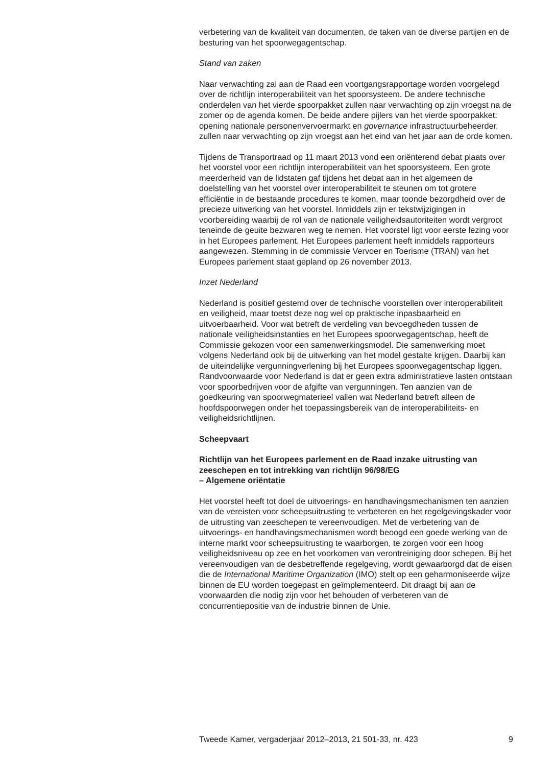verbetering van de kwaliteit van documenten, de taken van de diverse partijen en de besturing van het spoorwegagentschap.
Stand van zaken
Naar verwachting zal aan de Raad een voortgangsrapportage worden voorgelegd over de richtlijn interoperabiliteit van het spoorsysteem. De andere technische onderdelen van het vierde spoorpakket zullen naar verwachting op zijn vroegst na de zomer op de agenda komen. De beide andere pijlers van het vierde spoorpakket: opening nationale personenvervoermarkt en governance infrastructuurbeheerder, zullen naar verwachting op zijn vroegst aan het eind van het jaar aan de orde komen.
Tijdens de Transportraad op 11 maart 2013 vond een oriënterend debat plaats over het voorstel voor een richtlijn interoperabiliteit van het spoorsysteem. Een grote meerderheid van de lidstaten gaf tijdens het debat aan in het algemeen de doelstelling van het voorstel over interoperabiliteit te steunen om tot grotere efficiëntie in de bestaande procedures te komen, maar toonde bezorgdheid over de precieze uitwerking van het voorstel. Inmiddels zijn er tekstwijzigingen in voorbereiding waarbij de rol van de nationale veiligheidsautoriteiten wordt vergroot teneinde de geuite bezwaren weg te nemen. Het voorstel ligt voor eerste lezing voor in het Europees parlement. Het Europees parlement heeft inmiddels rapporteurs aangewezen. Stemming in de commissie Vervoer en Toerisme (TRAN) van het Europees parlement staat gepland op 26 november 2013.
Inzet Nederland
Nederland is positief gestemd over de technische voorstellen over interoperabiliteit en veiligheid, maar toetst deze nog wel op praktische inpasbaarheid en uitvoerbaarheid. Voor wat betreft de verdeling van bevoegdheden tussen de nationale veiligheidsinstanties en het Europees spoorwegagentschap, heeft de Commissie gekozen voor een samenwerkingsmodel. Die samenwerking moet volgens Nederland ook bij de uitwerking van het model gestalte krijgen. Daarbij kan de uiteindelijke vergunningverlening bij het Europees spoorwegagentschap liggen. Randvoorwaarde voor Nederland is dat er geen extra administratieve lasten ontstaan voor spoorbedrijven voor de afgifte van vergunningen. Ten aanzien van de goedkeuring van spoorwegmaterieel vallen wat Nederland betreft alleen de hoofdspoorwegen onder het toepassingsbereik van de interoperabiliteits- en veiligheidsrichtlijnen.
Scheepvaart
Richtlijn van het Europees parlement en de Raad inzake uitrusting van zeeschepen en tot intrekking van richtlijn 96/98/EG
– Algemene oriëntatie
Het voorstel heeft tot doel de uitvoerings- en handhavingsmechanismen ten aanzien van de vereisten voor scheepsuitrusting te verbeteren en het regelgevingskader voor de uitrusting van zeeschepen te vereenvoudigen. Met de verbetering van de uitvoerings- en handhavingsmechanismen wordt beoogd een goede werking van de interne markt voor scheepsuitrusting te waarborgen, te zorgen voor een hoog veiligheidsniveau op zee en het voorkomen van verontreiniging door schepen. Bij het vereenvoudigen van de desbetreffende regelgeving, wordt gewaarborgd dat de eisen die de International Maritime Organization (IMO) stelt op een geharmoniseerde wijze binnen de EU worden toegepast en geïmplementeerd. Dit draagt bij aan de voorwaarden die nodig zijn voor het behouden of verbeteren van de concurrentiepositie van de industrie binnen de Unie.
Tweede Kamer, vergaderjaar 2012–2013, 21 501-33, nr. 423 9